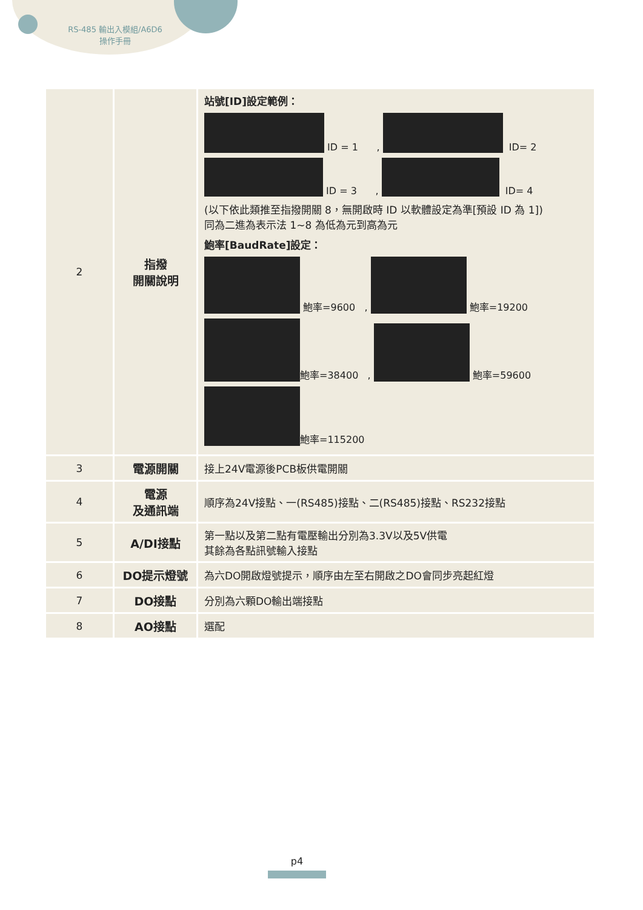RS-485 輸出入模組/A6D6
操作手冊
| 2 | 指撥 開關說明 | 站號[ID]設定範例： ID = 1 , ID= 2 ID = 3 , ID= 4 (以下依此類推至指撥開關 8，無開啟時 ID 以軟體設定為準[預設 ID 為 1]) 同為二進為表示法 1~8 為低為元到高為元 鮑率[BaudRate]設定： 鮑率=9600 , 鮑率=19200 鮑率=38400 , 鮑率=59600 鮑率=115200 |
| 3 | 電源開關 | 接上24V電源後PCB板供電開關 |
| 4 | 電源 及通訊端 | 順序為24V接點、一(RS485)接點、二(RS485)接點、RS232接點 |
| 5 | A/DI接點 | 第一點以及第二點有電壓輸出分別為3.3V以及5V供電 其餘為各點訊號輸入接點 |
| 6 | DO提示燈號 | 為六DO開啟燈號提示，順序由左至右開啟之DO會同步亮起紅燈 |
| 7 | DO接點 | 分別為六顆DO輸出端接點 |
| 8 | AO接點 | 選配 |
p4